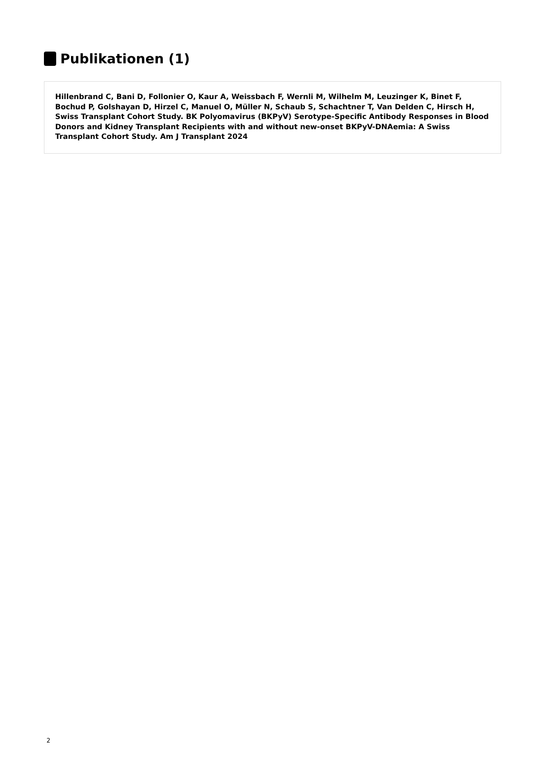Publikationen (1)
Hillenbrand C, Bani D, Follonier O, Kaur A, Weissbach F, Wernli M, Wilhelm M, Leuzinger K, Binet F, Bochud P, Golshayan D, Hirzel C, Manuel O, Müller N, Schaub S, Schachtner T, Van Delden C, Hirsch H, Swiss Transplant Cohort Study. BK Polyomavirus (BKPyV) Serotype-Specific Antibody Responses in Blood Donors and Kidney Transplant Recipients with and without new-onset BKPyV-DNAemia: A Swiss Transplant Cohort Study. Am J Transplant 2024
2